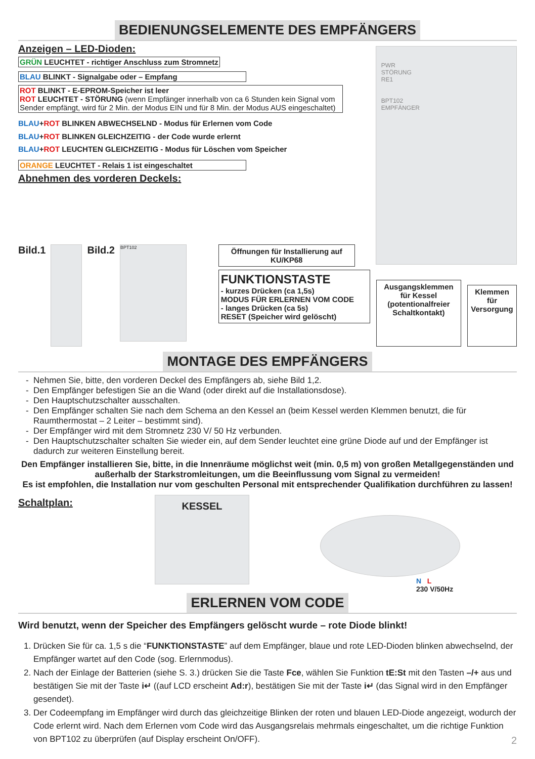BEDIENUNGSELEMENTE DES EMPFÄNGERS
Anzeigen – LED-Dioden:
GRÜN LEUCHTET - richtiger Anschluss zum Stromnetz
BLAU BLINKT - Signalgabe oder – Empfang
ROT BLINKT - E-EPROM-Speicher ist leer
ROT LEUCHTET - STÖRUNG (wenn Empfänger innerhalb von ca 6 Stunden kein Signal vom Sender empfängt, wird für 2 Min. der Modus EIN und für 8 Min. der Modus AUS eingeschaltet)
BLAU+ROT BLINKEN ABWECHSELND - Modus für Erlernen vom Code
BLAU+ROT BLINKEN GLEICHZEITIG - der Code wurde erlernt
BLAU+ROT LEUCHTEN GLEICHZEITIG - Modus für Löschen vom Speicher
ORANGE LEUCHTET - Relais 1 ist eingeschaltet
Abnehmen des vorderen Deckels:
PWR
STÖRUNG
RE1
BPT102
EMPFÄNGER
Bild.1 Bild.2
BPT102
Öffnungen für Installierung auf KU/KP68
FUNKTIONSTASTE
- kurzes Drücken (ca 1,5s)
MODUS FÜR ERLERNEN VOM CODE
- langes Drücken (ca 5s)
RESET (Speicher wird gelöscht)
Ausgangsklemmen für Kessel (potentionalfreier Schaltkontakt)
Klemmen für
Versorgung
MONTAGE DES EMPFÄNGERS
Nehmen Sie, bitte, den vorderen Deckel des Empfängers ab, siehe Bild 1,2.
Den Empfänger befestigen Sie an die Wand (oder direkt auf die Installationsdose).
Den Hauptschutzschalter ausschalten.
Den Empfänger schalten Sie nach dem Schema an den Kessel an (beim Kessel werden Klemmen benutzt, die für Raumthermostat – 2 Leiter – bestimmt sind).
Der Empfänger wird mit dem Stromnetz 230 V/ 50 Hz verbunden.
Den Hauptschutzschalter schalten Sie wieder ein, auf dem Sender leuchtet eine grüne Diode auf und der Empfänger ist dadurch zur weiteren Einstellung bereit.
Den Empfänger installieren Sie, bitte, in die Innenräume möglichst weit (min. 0,5 m) von großen Metallgegenständen und außerhalb der Starkstromleitungen, um die Beeinflussung vom Signal zu vermeiden!
Es ist empfohlen, die Installation nur vom geschulten Personal mit entsprechender Qualifikation durchführen zu lassen!
Schaltplan:
KESSEL
N L
230 V/50Hz
ERLERNEN VOM CODE
Wird benutzt, wenn der Speicher des Empfängers gelöscht wurde – rote Diode blinkt!
1. Drücken Sie für ca. 1,5 s die “FUNKTIONSTASTE” auf dem Empfänger, blaue und rote LED-Dioden blinken abwechselnd, der Empfänger wartet auf den Code (sog. Erlernmodus).
2. Nach der Einlage der Batterien (siehe S. 3.) drücken Sie die Taste Fce, wählen Sie Funktion tE:St mit den Tasten –/+ aus und bestätigen Sie mit der Taste i↵ ((auf LCD erscheint Ad:r), bestätigen Sie mit der Taste i↵ (das Signal wird in den Empfänger gesendet).
3. Der Codeempfang im Empfänger wird durch das gleichzeitige Blinken der roten und blauen LED-Diode angezeigt, wodurch der Code erlernt wird. Nach dem Erlernen vom Code wird das Ausgangsrelais mehrmals eingeschaltet, um die richtige Funktion von BPT102 zu überprüfen (auf Display erscheint On/OFF). 2